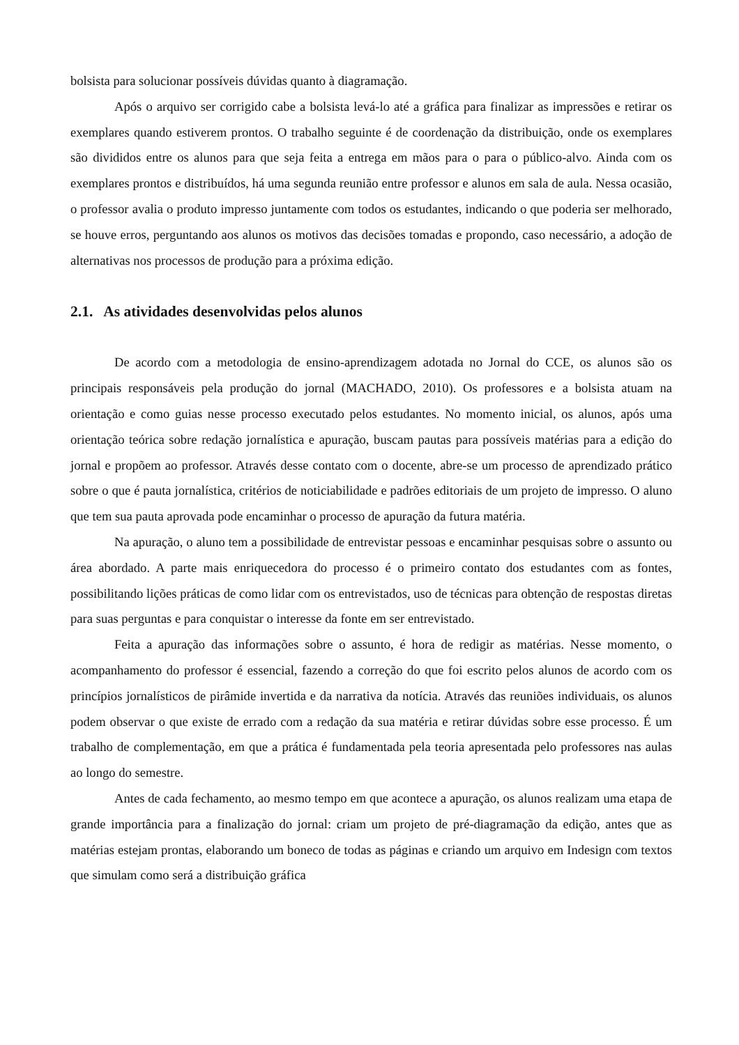bolsista para solucionar possíveis dúvidas quanto à diagramação.
Após o arquivo ser corrigido cabe a bolsista levá-lo até a gráfica para finalizar as impressões e retirar os exemplares quando estiverem prontos. O trabalho seguinte é de coordenação da distribuição, onde os exemplares são divididos entre os alunos para que seja feita a entrega em mãos para o para o público-alvo. Ainda com os exemplares prontos e distribuídos, há uma segunda reunião entre professor e alunos em sala de aula. Nessa ocasião, o professor avalia o produto impresso juntamente com todos os estudantes, indicando o que poderia ser melhorado, se houve erros, perguntando aos alunos os motivos das decisões tomadas e propondo, caso necessário, a adoção de alternativas nos processos de produção para a próxima edição.
2.1. As atividades desenvolvidas pelos alunos
De acordo com a metodologia de ensino-aprendizagem adotada no Jornal do CCE, os alunos são os principais responsáveis pela produção do jornal (MACHADO, 2010). Os professores e a bolsista atuam na orientação e como guias nesse processo executado pelos estudantes. No momento inicial, os alunos, após uma orientação teórica sobre redação jornalística e apuração, buscam pautas para possíveis matérias para a edição do jornal e propõem ao professor. Através desse contato com o docente, abre-se um processo de aprendizado prático sobre o que é pauta jornalística, critérios de noticiabilidade e padrões editoriais de um projeto de impresso. O aluno que tem sua pauta aprovada pode encaminhar o processo de apuração da futura matéria.
Na apuração, o aluno tem a possibilidade de entrevistar pessoas e encaminhar pesquisas sobre o assunto ou área abordado. A parte mais enriquecedora do processo é o primeiro contato dos estudantes com as fontes, possibilitando lições práticas de como lidar com os entrevistados, uso de técnicas para obtenção de respostas diretas para suas perguntas e para conquistar o interesse da fonte em ser entrevistado.
Feita a apuração das informações sobre o assunto, é hora de redigir as matérias. Nesse momento, o acompanhamento do professor é essencial, fazendo a correção do que foi escrito pelos alunos de acordo com os princípios jornalísticos de pirâmide invertida e da narrativa da notícia. Através das reuniões individuais, os alunos podem observar o que existe de errado com a redação da sua matéria e retirar dúvidas sobre esse processo. É um trabalho de complementação, em que a prática é fundamentada pela teoria apresentada pelo professores nas aulas ao longo do semestre.
Antes de cada fechamento, ao mesmo tempo em que acontece a apuração, os alunos realizam uma etapa de grande importância para a finalização do jornal: criam um projeto de pré-diagramação da edição, antes que as matérias estejam prontas, elaborando um boneco de todas as páginas e criando um arquivo em Indesign com textos que simulam como será a distribuição gráfica